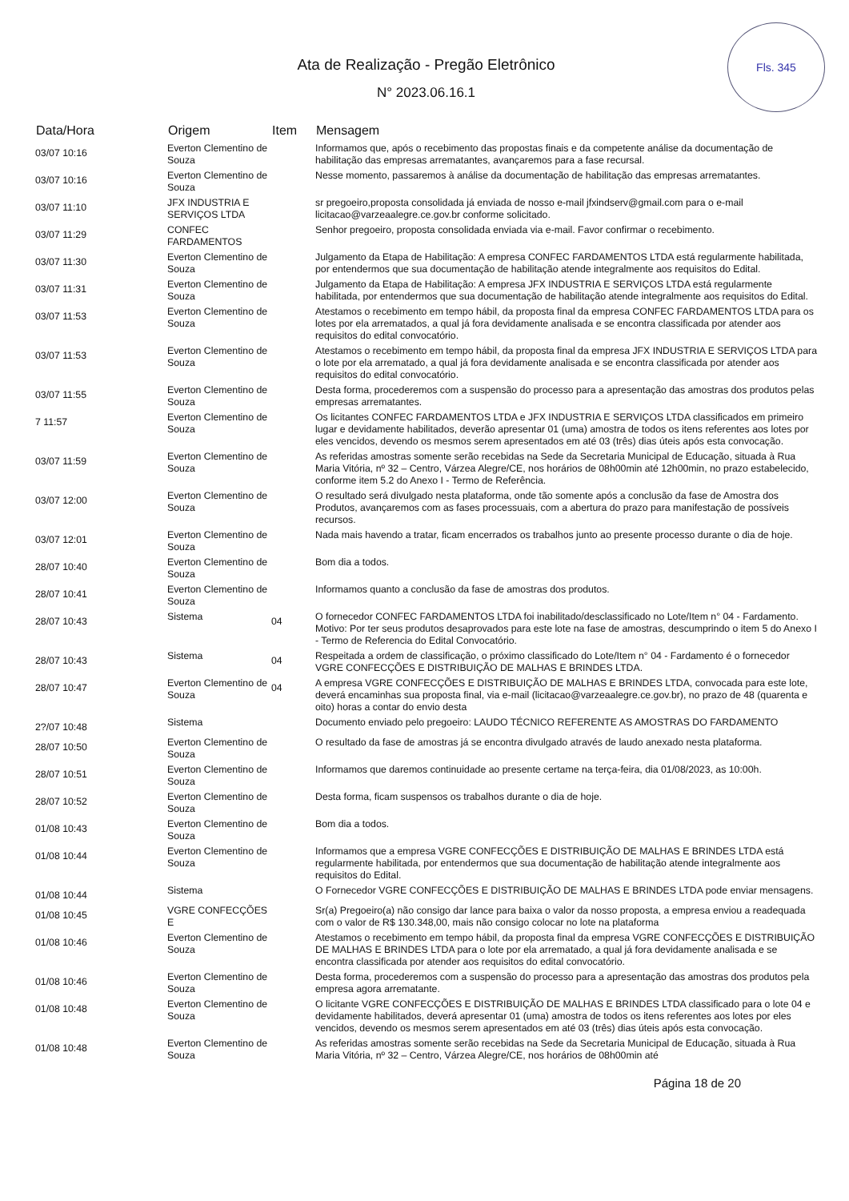Fls. 345
Ata de Realização - Pregão Eletrônico
N° 2023.06.16.1
| Data/Hora | Origem | Item | Mensagem |
| --- | --- | --- | --- |
| 03/07 10:16 | Everton Clementino de Souza | | Informamos que, após o recebimento das propostas finais e da competente análise da documentação de habilitação das empresas arrematantes, avançaremos para a fase recursal. |
| 03/07 10:16 | Everton Clementino de Souza | | Nesse momento, passaremos à análise da documentação de habilitação das empresas arrematantes. |
| 03/07 11:10 | JFX INDUSTRIA E SERVIÇOS LTDA | | sr pregoeiro,proposta consolidada já enviada de nosso e-mail jfxindserv@gmail.com para o e-mail licitacao@varzeaalegre.ce.gov.br conforme solicitado. |
| 03/07 11:29 | CONFEC FARDAMENTOS | | Senhor pregoeiro, proposta consolidada enviada via e-mail. Favor confirmar o recebimento. |
| 03/07 11:30 | Everton Clementino de Souza | | Julgamento da Etapa de Habilitação: A empresa CONFEC FARDAMENTOS LTDA está regularmente habilitada, por entendermos que sua documentação de habilitação atende integralmente aos requisitos do Edital. |
| 03/07 11:31 | Everton Clementino de Souza | | Julgamento da Etapa de Habilitação: A empresa JFX INDUSTRIA E SERVIÇOS LTDA está regularmente habilitada, por entendermos que sua documentação de habilitação atende integralmente aos requisitos do Edital. |
| 03/07 11:53 | Everton Clementino de Souza | | Atestamos o recebimento em tempo hábil, da proposta final da empresa CONFEC FARDAMENTOS LTDA para os lotes por ela arrematados, a qual já fora devidamente analisada e se encontra classificada por atender aos requisitos do edital convocatório. |
| 03/07 11:53 | Everton Clementino de Souza | | Atestamos o recebimento em tempo hábil, da proposta final da empresa JFX INDUSTRIA E SERVIÇOS LTDA para o lote por ela arrematado, a qual já fora devidamente analisada e se encontra classificada por atender aos requisitos do edital convocatório. |
| 03/07 11:55 | Everton Clementino de Souza | | Desta forma, procederemos com a suspensão do processo para a apresentação das amostras dos produtos pelas empresas arrematantes. |
| 7 11:57 | Everton Clementino de Souza | | Os licitantes CONFEC FARDAMENTOS LTDA e JFX INDUSTRIA E SERVIÇOS LTDA classificados em primeiro lugar e devidamente habilitados, deverão apresentar 01 (uma) amostra de todos os itens referentes aos lotes por eles vencidos, devendo os mesmos serem apresentados em até 03 (três) dias úteis após esta convocação. |
| 03/07 11:59 | Everton Clementino de Souza | | As referidas amostras somente serão recebidas na Sede da Secretaria Municipal de Educação, situada à Rua Maria Vitória, nº 32 – Centro, Várzea Alegre/CE, nos horários de 08h00min até 12h00min, no prazo estabelecido, conforme item 5.2 do Anexo I - Termo de Referência. |
| 03/07 12:00 | Everton Clementino de Souza | | O resultado será divulgado nesta plataforma, onde tão somente após a conclusão da fase de Amostra dos Produtos, avançaremos com as fases processuais, com a abertura do prazo para manifestação de possíveis recursos. |
| 03/07 12:01 | Everton Clementino de Souza | | Nada mais havendo a tratar, ficam encerrados os trabalhos junto ao presente processo durante o dia de hoje. |
| 28/07 10:40 | Everton Clementino de Souza | | Bom dia a todos. |
| 28/07 10:41 | Everton Clementino de Souza | | Informamos quanto a conclusão da fase de amostras dos produtos. |
| 28/07 10:43 | Sistema | 04 | O fornecedor CONFEC FARDAMENTOS LTDA foi inabilitado/desclassificado no Lote/Item n° 04 - Fardamento. Motivo: Por ter seus produtos desaprovados para este lote na fase de amostras, descumprindo o item 5 do Anexo I - Termo de Referencia do Edital Convocatório. |
| 28/07 10:43 | Sistema | 04 | Respeitada a ordem de classificação, o próximo classificado do Lote/Item n° 04 - Fardamento é o fornecedor VGRE CONFECÇÕES E DISTRIBUIÇÃO DE MALHAS E BRINDES LTDA. |
| 28/07 10:47 | Everton Clementino de Souza | 04 | A empresa VGRE CONFECÇÕES E DISTRIBUIÇÃO DE MALHAS E BRINDES LTDA, convocada para este lote, deverá encaminhas sua proposta final, via e-mail (licitacao@varzeaalegre.ce.gov.br), no prazo de 48 (quarenta e oito) horas a contar do envio desta |
| 2?/07 10:48 | Sistema | | Documento enviado pelo pregoeiro: LAUDO TÉCNICO REFERENTE AS AMOSTRAS DO FARDAMENTO |
| 28/07 10:50 | Everton Clementino de Souza | | O resultado da fase de amostras já se encontra divulgado através de laudo anexado nesta plataforma. |
| 28/07 10:51 | Everton Clementino de Souza | | Informamos que daremos continuidade ao presente certame na terça-feira, dia 01/08/2023, as 10:00h. |
| 28/07 10:52 | Everton Clementino de Souza | | Desta forma, ficam suspensos os trabalhos durante o dia de hoje. |
| 01/08 10:43 | Everton Clementino de Souza | | Bom dia a todos. |
| 01/08 10:44 | Everton Clementino de Souza | | Informamos que a empresa VGRE CONFECÇÕES E DISTRIBUIÇÃO DE MALHAS E BRINDES LTDA está regularmente habilitada, por entendermos que sua documentação de habilitação atende integralmente aos requisitos do Edital. |
| 01/08 10:44 | Sistema | | O Fornecedor VGRE CONFECÇÕES E DISTRIBUIÇÃO DE MALHAS E BRINDES LTDA pode enviar mensagens. |
| 01/08 10:45 | VGRE CONFECÇÕES E | | Sr(a) Pregoeiro(a) não consigo dar lance para baixa o valor da nosso proposta, a empresa enviou a readequada com o valor de R$ 130.348,00, mais não consigo colocar no lote na plataforma |
| 01/08 10:46 | Everton Clementino de Souza | | Atestamos o recebimento em tempo hábil, da proposta final da empresa VGRE CONFECÇÕES E DISTRIBUIÇÃO DE MALHAS E BRINDES LTDA para o lote por ela arrematado, a qual já fora devidamente analisada e se encontra classificada por atender aos requisitos do edital convocatório. |
| 01/08 10:46 | Everton Clementino de Souza | | Desta forma, procederemos com a suspensão do processo para a apresentação das amostras dos produtos pela empresa agora arrematante. |
| 01/08 10:48 | Everton Clementino de Souza | | O licitante VGRE CONFECÇÕES E DISTRIBUIÇÃO DE MALHAS E BRINDES LTDA classificado para o lote 04 e devidamente habilitados, deverá apresentar 01 (uma) amostra de todos os itens referentes aos lotes por eles vencidos, devendo os mesmos serem apresentados em até 03 (três) dias úteis após esta convocação. |
| 01/08 10:48 | Everton Clementino de Souza | | As referidas amostras somente serão recebidas na Sede da Secretaria Municipal de Educação, situada à Rua Maria Vitória, nº 32 – Centro, Várzea Alegre/CE, nos horários de 08h00min até |
Página 18 de 20